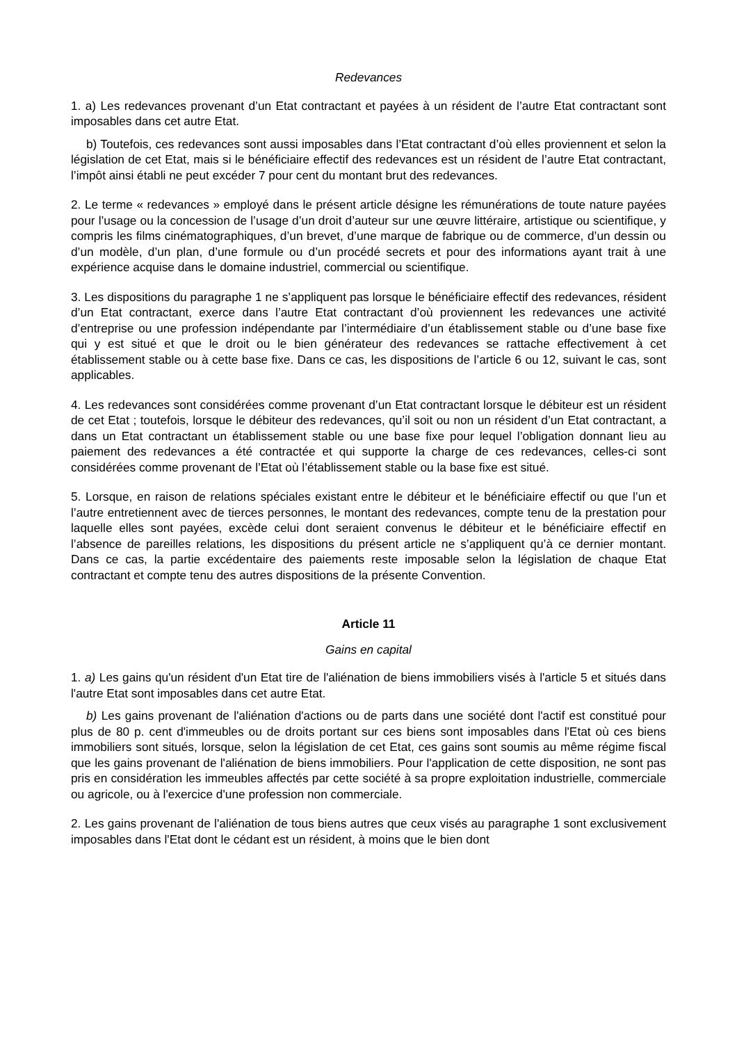Redevances
1. a) Les redevances provenant d’un Etat contractant et payées à un résident de l’autre Etat contractant sont imposables dans cet autre Etat.
b) Toutefois, ces redevances sont aussi imposables dans l’Etat contractant d’où elles proviennent et selon la législation de cet Etat, mais si le bénéficiaire effectif des redevances est un résident de l’autre Etat contractant, l’impôt ainsi établi ne peut excéder 7 pour cent du montant brut des redevances.
2. Le terme « redevances » employé dans le présent article désigne les rémunérations de toute nature payées pour l’usage ou la concession de l’usage d’un droit d’auteur sur une œuvre littéraire, artistique ou scientifique, y compris les films cinématographiques, d’un brevet, d’une marque de fabrique ou de commerce, d’un dessin ou d’un modèle, d’un plan, d’une formule ou d’un procédé secrets et pour des informations ayant trait à une expérience acquise dans le domaine industriel, commercial ou scientifique.
3. Les dispositions du paragraphe 1 ne s’appliquent pas lorsque le bénéficiaire effectif des redevances, résident d’un Etat contractant, exerce dans l’autre Etat contractant d’où proviennent les redevances une activité d’entreprise ou une profession indépendante par l’intermédiaire d’un établissement stable ou d’une base fixe qui y est situé et que le droit ou le bien générateur des redevances se rattache effectivement à cet établissement stable ou à cette base fixe. Dans ce cas, les dispositions de l’article 6 ou 12, suivant le cas, sont applicables.
4. Les redevances sont considérées comme provenant d’un Etat contractant lorsque le débiteur est un résident de cet Etat ; toutefois, lorsque le débiteur des redevances, qu’il soit ou non un résident d’un Etat contractant, a dans un Etat contractant un établissement stable ou une base fixe pour lequel l’obligation donnant lieu au paiement des redevances a été contractée et qui supporte la charge de ces redevances, celles-ci sont considérées comme provenant de l’Etat où l’établissement stable ou la base fixe est situé.
5. Lorsque, en raison de relations spéciales existant entre le débiteur et le bénéficiaire effectif ou que l’un et l’autre entretiennent avec de tierces personnes, le montant des redevances, compte tenu de la prestation pour laquelle elles sont payées, excède celui dont seraient convenus le débiteur et le bénéficiaire effectif en l’absence de pareilles relations, les dispositions du présent article ne s’appliquent qu’à ce dernier montant. Dans ce cas, la partie excédentaire des paiements reste imposable selon la législation de chaque Etat contractant et compte tenu des autres dispositions de la présente Convention.
Article 11
Gains en capital
1. a) Les gains qu'un résident d'un Etat tire de l'aliénation de biens immobiliers visés à l'article 5 et situés dans l'autre Etat sont imposables dans cet autre Etat.
b) Les gains provenant de l'aliénation d'actions ou de parts dans une société dont l'actif est constitué pour plus de 80 p. cent d'immeubles ou de droits portant sur ces biens sont imposables dans l'Etat où ces biens immobiliers sont situés, lorsque, selon la législation de cet Etat, ces gains sont soumis au même régime fiscal que les gains provenant de l'aliénation de biens immobiliers. Pour l'application de cette disposition, ne sont pas pris en considération les immeubles affectés par cette société à sa propre exploitation industrielle, commerciale ou agricole, ou à l'exercice d'une profession non commerciale.
2. Les gains provenant de l'aliénation de tous biens autres que ceux visés au paragraphe 1 sont exclusivement imposables dans l'Etat dont le cédant est un résident, à moins que le bien dont